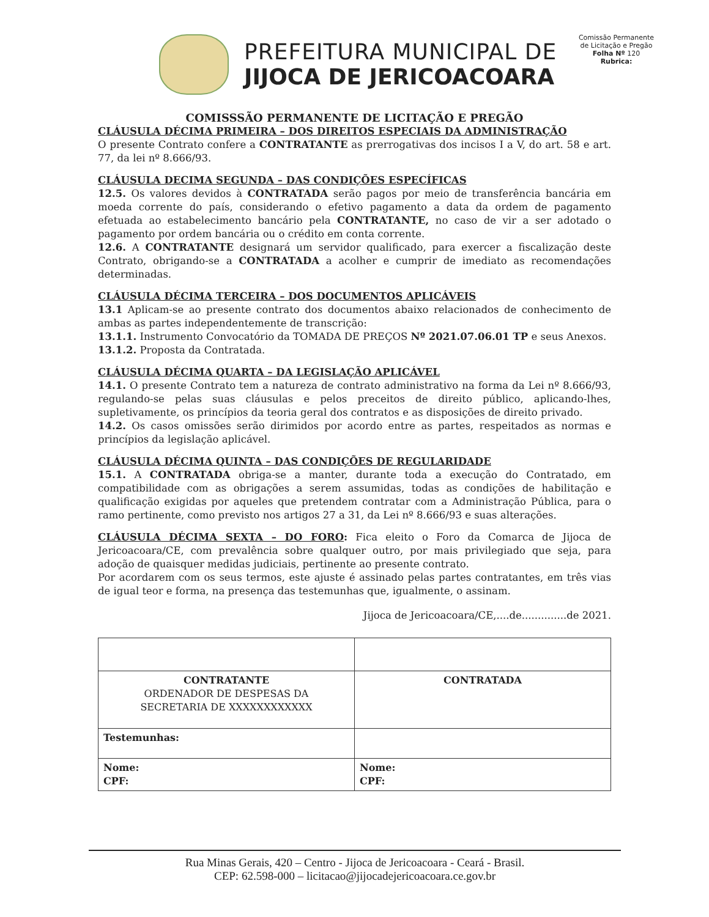PREFEITURA MUNICIPAL DE
JIJOCA DE JERICOACOARA
Comissão Permanente de Licitação e Pregão
Folha Nº 120
Rubrica:
COMISSSÃO PERMANENTE DE LICITAÇÃO E PREGÃO
CLÁUSULA DÉCIMA PRIMEIRA – DOS DIREITOS ESPECIAIS DA ADMINISTRAÇÃO
O presente Contrato confere a CONTRATANTE as prerrogativas dos incisos I a V, do art. 58 e art. 77, da lei nº 8.666/93.
CLÁUSULA DECIMA SEGUNDA – DAS CONDIÇÕES ESPECÍFICAS
12.5. Os valores devidos à CONTRATADA serão pagos por meio de transferência bancária em moeda corrente do país, considerando o efetivo pagamento a data da ordem de pagamento efetuada ao estabelecimento bancário pela CONTRATANTE, no caso de vir a ser adotado o pagamento por ordem bancária ou o crédito em conta corrente.
12.6. A CONTRATANTE designará um servidor qualificado, para exercer a fiscalização deste Contrato, obrigando-se a CONTRATADA a acolher e cumprir de imediato as recomendações determinadas.
CLÁUSULA DÉCIMA TERCEIRA – DOS DOCUMENTOS APLICÁVEIS
13.1 Aplicam-se ao presente contrato dos documentos abaixo relacionados de conhecimento de ambas as partes independentemente de transcrição:
13.1.1. Instrumento Convocatório da TOMADA DE PREÇOS Nº 2021.07.06.01 TP e seus Anexos.
13.1.2. Proposta da Contratada.
CLÁUSULA DÉCIMA QUARTA – DA LEGISLAÇÃO APLICÁVEL
14.1. O presente Contrato tem a natureza de contrato administrativo na forma da Lei nº 8.666/93, regulando-se pelas suas cláusulas e pelos preceitos de direito público, aplicando-lhes, supletivamente, os princípios da teoria geral dos contratos e as disposições de direito privado.
14.2. Os casos omissões serão dirimidos por acordo entre as partes, respeitados as normas e princípios da legislação aplicável.
CLÁUSULA DÉCIMA QUINTA – DAS CONDIÇÕES DE REGULARIDADE
15.1. A CONTRATADA obriga-se a manter, durante toda a execução do Contratado, em compatibilidade com as obrigações a serem assumidas, todas as condições de habilitação e qualificação exigidas por aqueles que pretendem contratar com a Administração Pública, para o ramo pertinente, como previsto nos artigos 27 a 31, da Lei nº 8.666/93 e suas alterações.
CLÁUSULA DÉCIMA SEXTA – DO FORO: Fica eleito o Foro da Comarca de Jijoca de Jericoacoara/CE, com prevalência sobre qualquer outro, por mais privilegiado que seja, para adoção de quaisquer medidas judiciais, pertinente ao presente contrato.
Por acordarem com os seus termos, este ajuste é assinado pelas partes contratantes, em três vias de igual teor e forma, na presença das testemunhas que, igualmente, o assinam.
Jijoca de Jericoacoara/CE,....de..............de 2021.
| CONTRATANTE ORDENADOR DE DESPESAS DA SECRETARIA DE XXXXXXXXXXXX | CONTRATADA |
| Testemunhas: | |
| Nome: CPF: | Nome: CPF: |
Rua Minas Gerais, 420 – Centro - Jijoca de Jericoacoara - Ceará - Brasil.
CEP: 62.598-000 – licitacao@jijocadejericoacoara.ce.gov.br